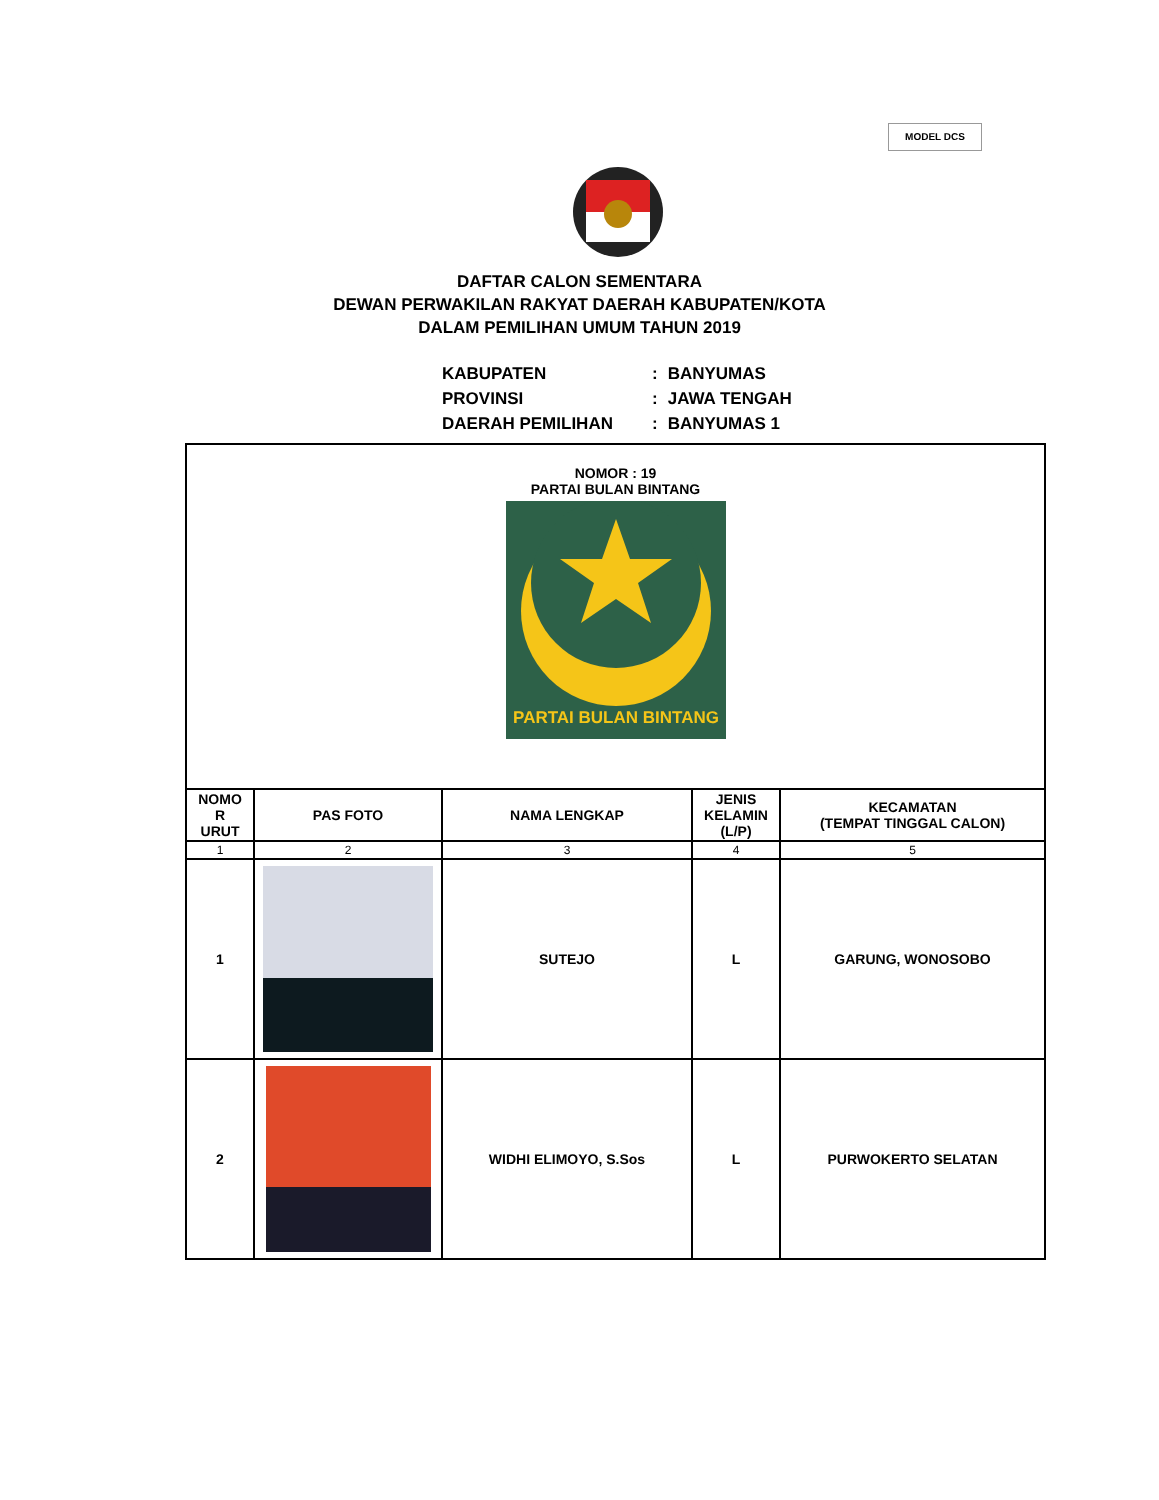MODEL DCS
DAFTAR CALON SEMENTARA
DEWAN PERWAKILAN RAKYAT DAERAH KABUPATEN/KOTA
DALAM PEMILIHAN UMUM TAHUN 2019
| KABUPATEN | : | BANYUMAS |
| PROVINSI | : | JAWA TENGAH |
| DAERAH PEMILIHAN | : | BANYUMAS 1 |
| NOMOR : 19 PARTAI BULAN BINTANG PARTAI BULAN BINTANG | | | | |
| NOMO R URUT | PAS FOTO | NAMA LENGKAP | JENIS KELAMIN (L/P) | KECAMATAN (TEMPAT TINGGAL CALON) |
| 1 | 2 | 3 | 4 | 5 |
| 1 | | SUTEJO | L | GARUNG, WONOSOBO |
| 2 | | WIDHI ELIMOYO, S.Sos | L | PURWOKERTO SELATAN |